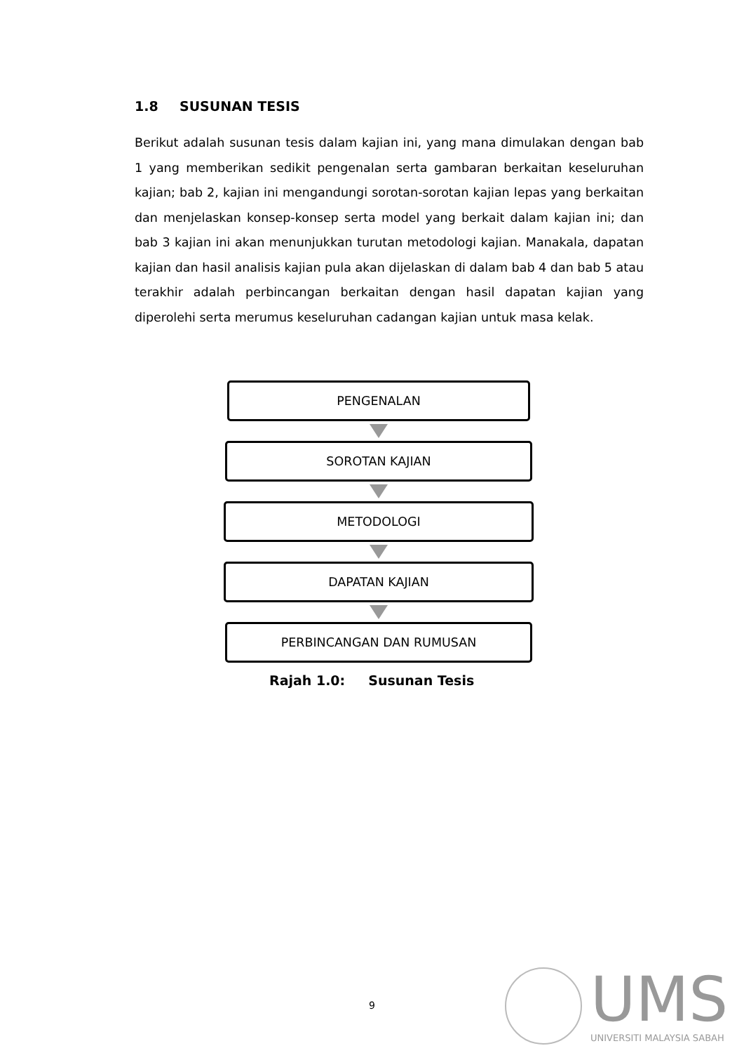1.8 SUSUNAN TESIS
Berikut adalah susunan tesis dalam kajian ini, yang mana dimulakan dengan bab 1 yang memberikan sedikit pengenalan serta gambaran berkaitan keseluruhan kajian; bab 2, kajian ini mengandungi sorotan-sorotan kajian lepas yang berkaitan dan menjelaskan konsep-konsep serta model yang berkait dalam kajian ini; dan bab 3 kajian ini akan menunjukkan turutan metodologi kajian. Manakala, dapatan kajian dan hasil analisis kajian pula akan dijelaskan di dalam bab 4 dan bab 5 atau terakhir adalah perbincangan berkaitan dengan hasil dapatan kajian yang diperolehi serta merumus keseluruhan cadangan kajian untuk masa kelak.
PENGENALAN
SOROTAN KAJIAN
METODOLOGI
DAPATAN KAJIAN
PERBINCANGAN DAN RUMUSAN
Rajah 1.0: Susunan Tesis
9
UMS
UNIVERSITI MALAYSIA SABAH